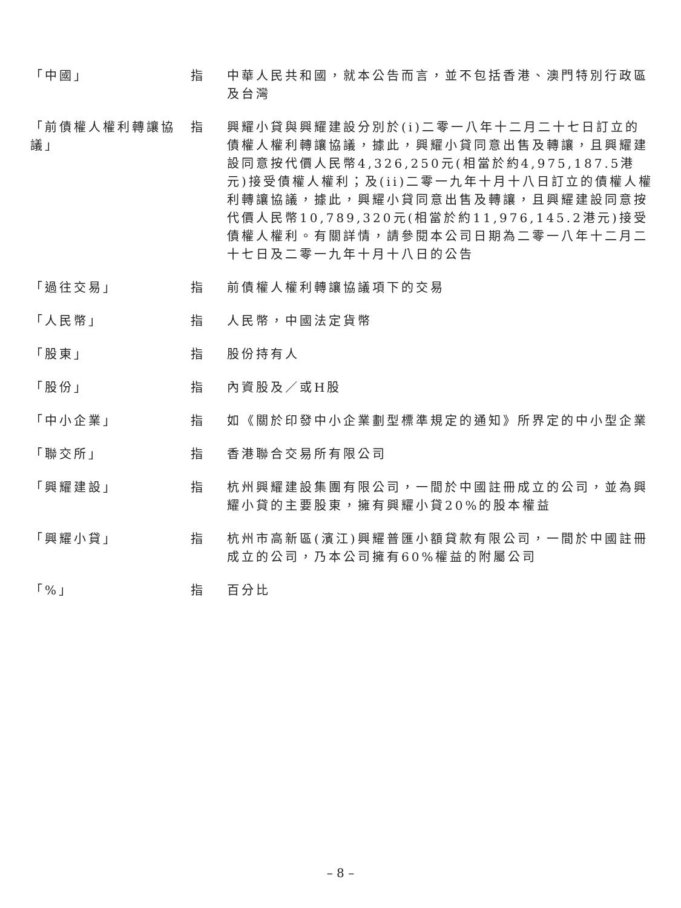| 「中國」 | 指 | 中華人民共和國，就本公告而言，並不包括香港、澳門特別行政區及台灣 |
| 「前債權人權利轉讓協議」 | 指 | 興耀小貸與興耀建設分別於(i)二零一八年十二月二十七日訂立的債權人權利轉讓協議，據此，興耀小貸同意出售及轉讓，且興耀建設同意按代價人民幣4,326,250元(相當於約4,975,187.5港元)接受債權人權利；及(ii)二零一九年十月十八日訂立的債權人權利轉讓協議，據此，興耀小貸同意出售及轉讓，且興耀建設同意按代價人民幣10,789,320元(相當於約11,976,145.2港元)接受債權人權利。有關詳情，請參閱本公司日期為二零一八年十二月二十七日及二零一九年十月十八日的公告 |
| 「過往交易」 | 指 | 前債權人權利轉讓協議項下的交易 |
| 「人民幣」 | 指 | 人民幣，中國法定貨幣 |
| 「股東」 | 指 | 股份持有人 |
| 「股份」 | 指 | 內資股及／或H股 |
| 「中小企業」 | 指 | 如《關於印發中小企業劃型標準規定的通知》所界定的中小型企業 |
| 「聯交所」 | 指 | 香港聯合交易所有限公司 |
| 「興耀建設」 | 指 | 杭州興耀建設集團有限公司，一間於中國註冊成立的公司，並為興耀小貸的主要股東，擁有興耀小貸20%的股本權益 |
| 「興耀小貸」 | 指 | 杭州市高新區(濱江)興耀普匯小額貸款有限公司，一間於中國註冊成立的公司，乃本公司擁有60%權益的附屬公司 |
| 「%」 | 指 | 百分比 |
– 8 –